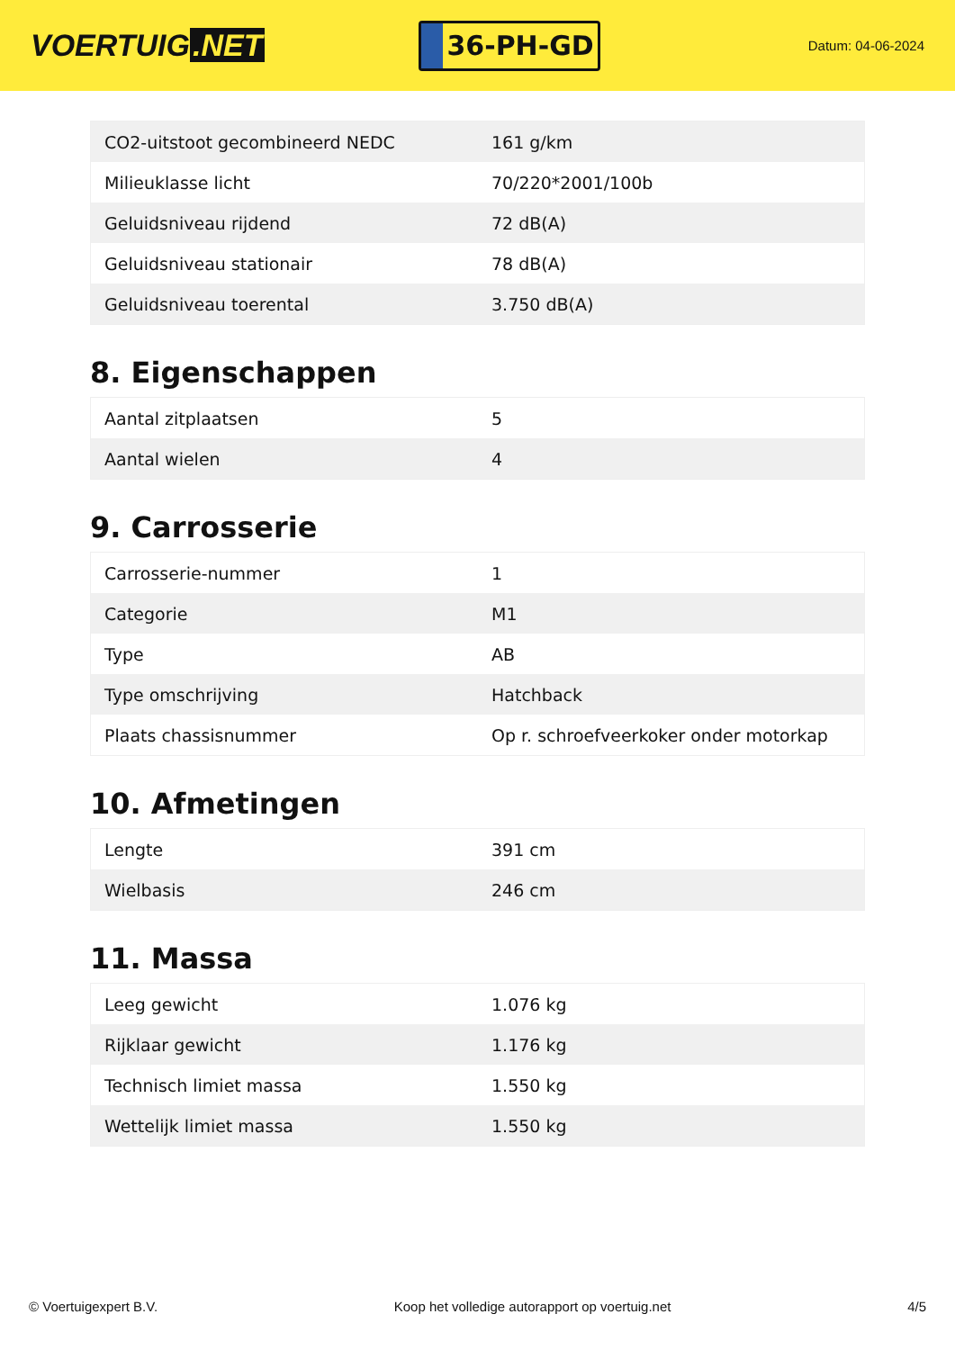VOERTUIG.NET
36-PH-GD
Datum: 04-06-2024
| CO2-uitstoot gecombineerd NEDC | 161 g/km |
| Milieuklasse licht | 70/220*2001/100b |
| Geluidsniveau rijdend | 72 dB(A) |
| Geluidsniveau stationair | 78 dB(A) |
| Geluidsniveau toerental | 3.750 dB(A) |
8. Eigenschappen
| Aantal zitplaatsen | 5 |
| Aantal wielen | 4 |
9. Carrosserie
| Carrosserie-nummer | 1 |
| Categorie | M1 |
| Type | AB |
| Type omschrijving | Hatchback |
| Plaats chassisnummer | Op r. schroefveerkoker onder motorkap |
10. Afmetingen
| Lengte | 391 cm |
| Wielbasis | 246 cm |
11. Massa
| Leeg gewicht | 1.076 kg |
| Rijklaar gewicht | 1.176 kg |
| Technisch limiet massa | 1.550 kg |
| Wettelijk limiet massa | 1.550 kg |
© Voertuigexpert B.V. Koop het volledige autorapport op voertuig.net 4/5